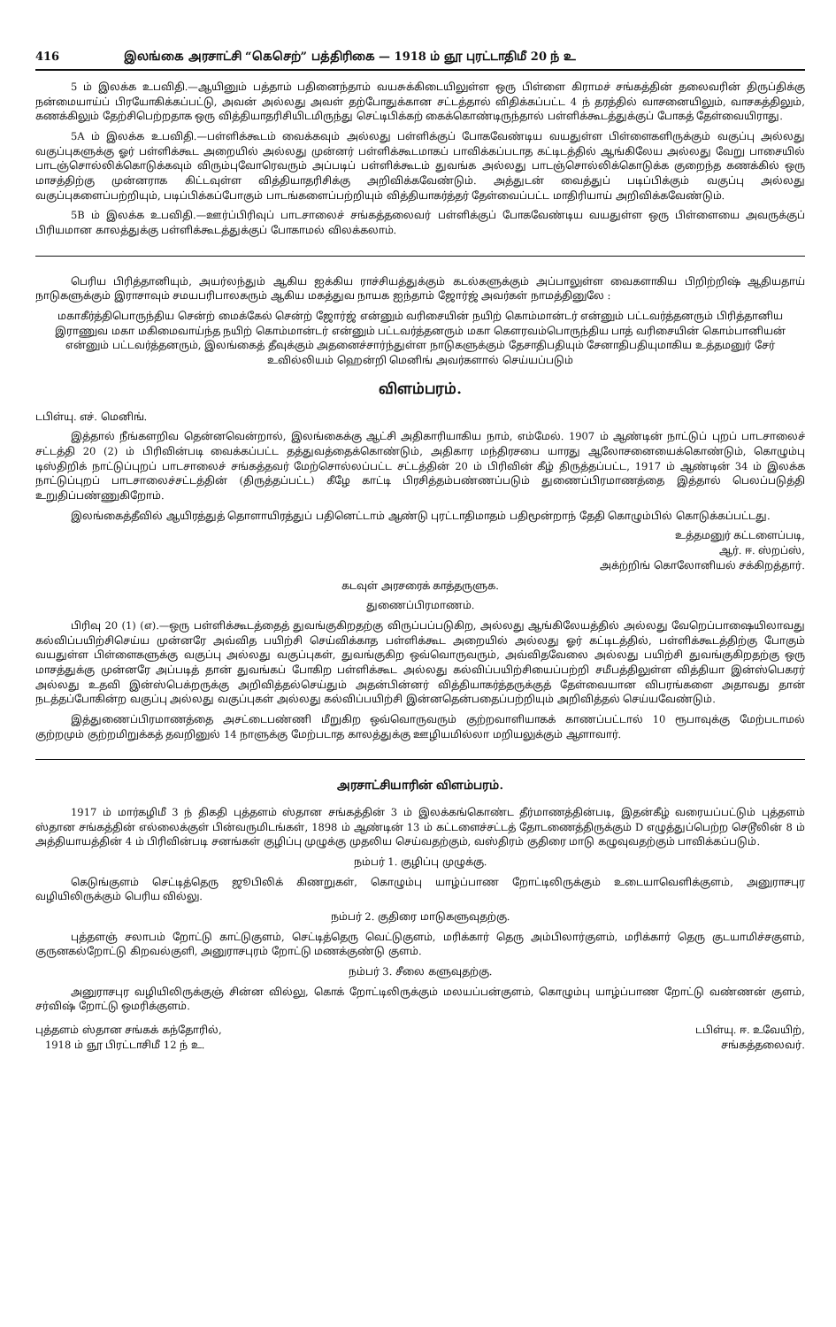416 இலங்கை அரசாட்சி “கெசெற்” பத்திரிகை — 1918 ம் ஞூ புரட்டாதிமீ 20 ந் உ
5 ம் இலக்க உபவிதி.—ஆயினும் பத்தாம் பதினைந்தாம் வயசுக்கிடையிலுள்ள ஒரு பிள்ளை கிராமச் சங்கத்தின் தலைவரின் திருப்திக்கு நன்மையாய்ப் பிரயோகிக்கப்பட்டு, அவன் அல்லது அவள் தற்போதுக்கான சட்டத்தால் விதிக்கப்பட்ட 4 ந் தரத்தில் வாசனையிலும், வாசகத்திலும், கணக்கிலும் தேற்சிபெற்றதாக ஒரு வித்தியாதரிசியிடமிருந்து செட்டிபிக்கற் கைக்கொண்டிருந்தால் பள்ளிக்கூடத்துக்குப் போகத் தேள்வையிராது.
5A ம் இலக்க உபவிதி.—பள்ளிக்கூடம் வைக்கவும் அல்லது பள்ளிக்குப் போகவேண்டிய வயதுள்ள பிள்ளைகளிருக்கும் வகுப்பு அல்லது வகுப்புகளுக்கு ஓர் பள்ளிக்கூட அறையில் அல்லது முன்னர் பள்ளிக்கூடமாகப் பாவிக்கப்படாத கட்டிடத்தில் ஆங்கிலேய அல்லது வேறு பாசையில் பாடஞ்சொல்லிக்கொடுக்கவும் விரும்புவோரெவரும் அப்படிப் பள்ளிக்கூடம் துவங்க அல்லது பாடஞ்சொல்லிக்கொடுக்க குறைந்த கணக்கில் ஒரு மாசத்திற்கு முன்னராக கிட்டவுள்ள வித்தியாதரிசிக்கு அறிவிக்கவேண்டும். அத்துடன் வைத்துப் படிப்பிக்கும் வகுப்பு அல்லது வகுப்புகளைப்பற்றியும், படிப்பிக்கப்போகும் பாடங்களைப்பற்றியும் வித்தியாகர்த்தர் தேள்வைப்பட்ட மாதிரியாய் அறிவிக்கவேண்டும்.
5B ம் இலக்க உபவிதி.—ஊர்ப்பிரிவுப் பாடசாலைச் சங்கத்தலைவர் பள்ளிக்குப் போகவேண்டிய வயதுள்ள ஒரு பிள்ளையை அவருக்குப் பிரியமான காலத்துக்கு பள்ளிக்கூடத்துக்குப் போகாமல் விலக்கலாம்.
பெரிய பிரித்தானியும், அயர்லந்தும் ஆகிய ஐக்கிய ராச்சியத்துக்கும் கடல்களுக்கும் அப்பாலுள்ள வைகளாகிய பிறிற்றிஷ் ஆதியதாய் நாடுகளுக்கும் இராசாவும் சமயபரிபாலகரும் ஆகிய மகத்துவ நாயக ஐந்தாம் ஜோர்ஜ் அவர்கள் நாமத்தினுலே :
மகாகீர்த்திபொருந்திய சென்ற் மைக்கேல் சென்ற் ஜோர்ஜ் என்னும் வரிசையின் நயிற் கொம்மான்டர் என்னும் பட்டவர்த்தனரும் பிரித்தானிய இராணுவ மகா மகிமைவாய்ந்த நயிற் கொம்மான்டர் என்னும் பட்டவர்த்தனரும் மகா கௌரவம்பொருந்திய பாத் வரிசையின் கொம்பானியன் என்னும் பட்டவர்த்தனரும், இலங்கைத் தீவுக்கும் அதனைச்சார்ந்துள்ள நாடுகளுக்கும் தேசாதிபதியும் சேனாதிபதியுமாகிய உத்தமனுர் சேர் உவில்லியம் ஹென்றி மெனிங் அவர்களால் செய்யப்படும்
விளம்பரம்.
டபிள்யு. எச். மெனிங்.
இத்தால் நீங்களறிவ தென்னவென்றால், இலங்கைக்கு ஆட்சி அதிகாரியாகிய நாம், எம்மேல். 1907 ம் ஆண்டின் நாட்டுப் புறப் பாடசாலைச் சட்டத்தி 20 (2) ம் பிரிவின்படி வைக்கப்பட்ட தத்துவத்தைக்கொண்டும், அதிகார மந்திரசபை யாரது ஆலோசனையைக்கொண்டும், கொழும்பு டிஸ்திறிக் நாட்டுப்புறப் பாடசாலைச் சங்கத்தவர் மேற்சொல்லப்பட்ட சட்டத்தின் 20 ம் பிரிவின் கீழ் திருத்தப்பட்ட, 1917 ம் ஆண்டின் 34 ம் இலக்க நாட்டுப்புறப் பாடசாலைச்சட்டத்தின் (திருத்தப்பட்ட) கீழே காட்டி பிரசித்தம்பண்ணப்படும் துணைப்பிரமாணத்தை இத்தால் பெலப்படுத்தி உறுதிப்பண்ணுகிறோம்.
இலங்கைத்தீவில் ஆயிரத்துத் தொளாயிரத்துப் பதினெட்டாம் ஆண்டு புரட்டாதிமாதம் பதிமூன்றாந் தேதி கொழும்பில் கொடுக்கப்பட்டது.
உத்தமனுர் கட்டளைப்படி,
ஆர். ஈ. ஸ்றப்ஸ்,
அக்ற்றிங் கொலோனியல் சக்கிறத்தார்.
கடவுள் அரசரைக் காத்தருளுக.
துணைப்பிரமாணம்.
பிரிவு 20 (1) (எ).—ஒரு பள்ளிக்கூடத்தைத் துவங்குகிறதற்கு விருப்பப்படுகிற, அல்லது ஆங்கிலேயத்தில் அல்லது வேறெப்பாஷையிலாவது கல்விப்பயிற்சிசெய்ய முன்னரே அவ்வித பயிற்சி செய்விக்காத பள்ளிக்கூட அறையில் அல்லது ஓர் கட்டிடத்தில், பள்ளிக்கூடத்திற்கு போகும் வயதுள்ள பிள்ளைகளுக்கு வகுப்பு அல்லது வகுப்புகள், துவங்குகிற ஒவ்வொருவரும், அவ்விதவேலை அல்லது பயிற்சி துவங்குகிறதற்கு ஒரு மாசத்துக்கு முன்னரே அப்படித் தான் துவங்கப் போகிற பள்ளிக்கூட அல்லது கல்விப்பயிற்சியைப்பற்றி சமீபத்திலுள்ள வித்தியா இன்ஸ்பெகரர் அல்லது உதவி இன்ஸ்பெக்றருக்கு அறிவித்தல்செய்தும் அதன்பின்னர் வித்தியாகர்த்தருக்குத் தேள்வையான விபரங்களை அதாவது தான் நடத்தப்போகின்ற வகுப்பு அல்லது வகுப்புகள் அல்லது கல்விப்பயிற்சி இன்னதென்பதைப்பற்றியும் அறிவித்தல் செய்யவேண்டும்.
இத்துணைப்பிரமாணத்தை அசட்டைபண்ணி மீறுகிற ஒவ்வொருவரும் குற்றவாளியாகக் காணப்பட்டால் 10 ரூபாவுக்கு மேற்படாமல் குற்றமும் குற்றமிறுக்கத் தவறினுல் 14 நாளுக்கு மேற்படாத காலத்துக்கு ஊழியமில்லா மறியலுக்கும் ஆளாவார்.
அரசாட்சியாரின் விளம்பரம்.
1917 ம் மார்கழிமீ 3 ந் திகதி புத்தளம் ஸ்தான சங்கத்தின் 3 ம் இலக்கங்கொண்ட தீர்மாணத்தின்படி, இதன்கீழ் வரையப்பட்டும் புத்தளம் ஸ்தான சங்கத்தின் எல்லைக்குள் பின்வருமிடங்கள், 1898 ம் ஆண்டின் 13 ம் கட்டளைச்சட்டத் தோடணைத்திருக்கும் D எழுத்துப்பெற்ற செடூலின் 8 ம் அத்தியாயத்தின் 4 ம் பிரிவின்படி சனங்கள் குழிப்பு முழுக்கு முதலிய செய்வதற்கும், வஸ்திரம் குதிரை மாடு கழுவுவதற்கும் பாவிக்கப்படும்.
நம்பர் 1. குழிப்பு முழுக்கு.
கெடுங்குளம் செட்டித்தெரு ஜூபிலிக் கிணறுகள், கொழும்பு யாழ்ப்பாண றோட்டிலிருக்கும் உடையாவெளிக்குளம், அனுராசபுர வழியிலிருக்கும் பெரிய வில்லு.
நம்பர் 2. குதிரை மாடுகளுவுதற்கு.
புத்தளஞ் சலாபம் றோட்டு காட்டுகுளம், செட்டித்தெரு வெட்டுகுளம், மரிக்கார் தெரு அம்பிலார்குளம், மரிக்கார் தெரு குடயாமிச்சகுளம், குருனகல்றோட்டு கிறவல்குளி, அனுராசபுரம் றோட்டு மணக்குண்டு குளம்.
நம்பர் 3. சீலை களுவுதற்கு.
அனுராசபுர வழியிலிருக்குஞ் சின்ன வில்லு, கொக் றோட்டிலிருக்கும் மலயப்பன்குளம், கொழும்பு யாழ்ப்பாண றோட்டு வண்ணன் குளம், சர்விஷ் றோட்டு ஒமரிக்குளம்.
புத்தளம் ஸ்தான சங்கக் கந்தோரில்,
1918 ம் ஞூ பிரட்டாசிமீ 12 ந் உ.
டபிள்யு. ஈ. உவேயிற்,
சங்கத்தலைவர்.